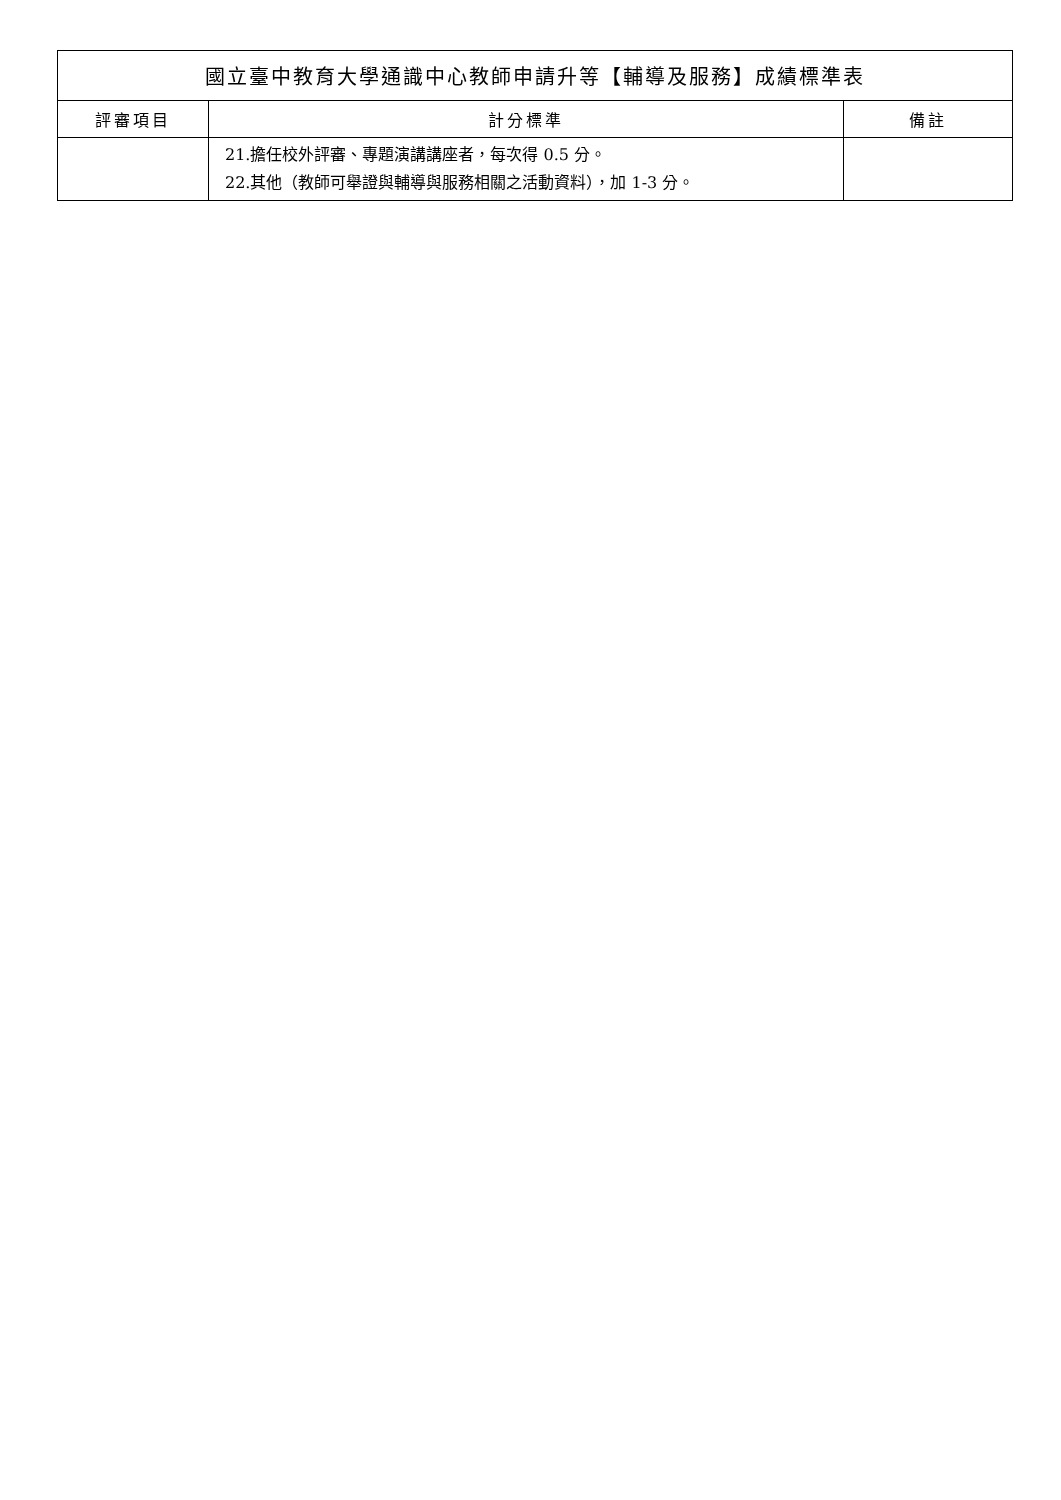| 國立臺中教育大學通識中心教師申請升等【輔導及服務】成績標準表 | | |
| 評審項目 | 計分標準 | 備註 |
| | 21.擔任校外評審、專題演講講座者，每次得 0.5 分。 22.其他（教師可舉證與輔導與服務相關之活動資料），加 1-3 分。 | |